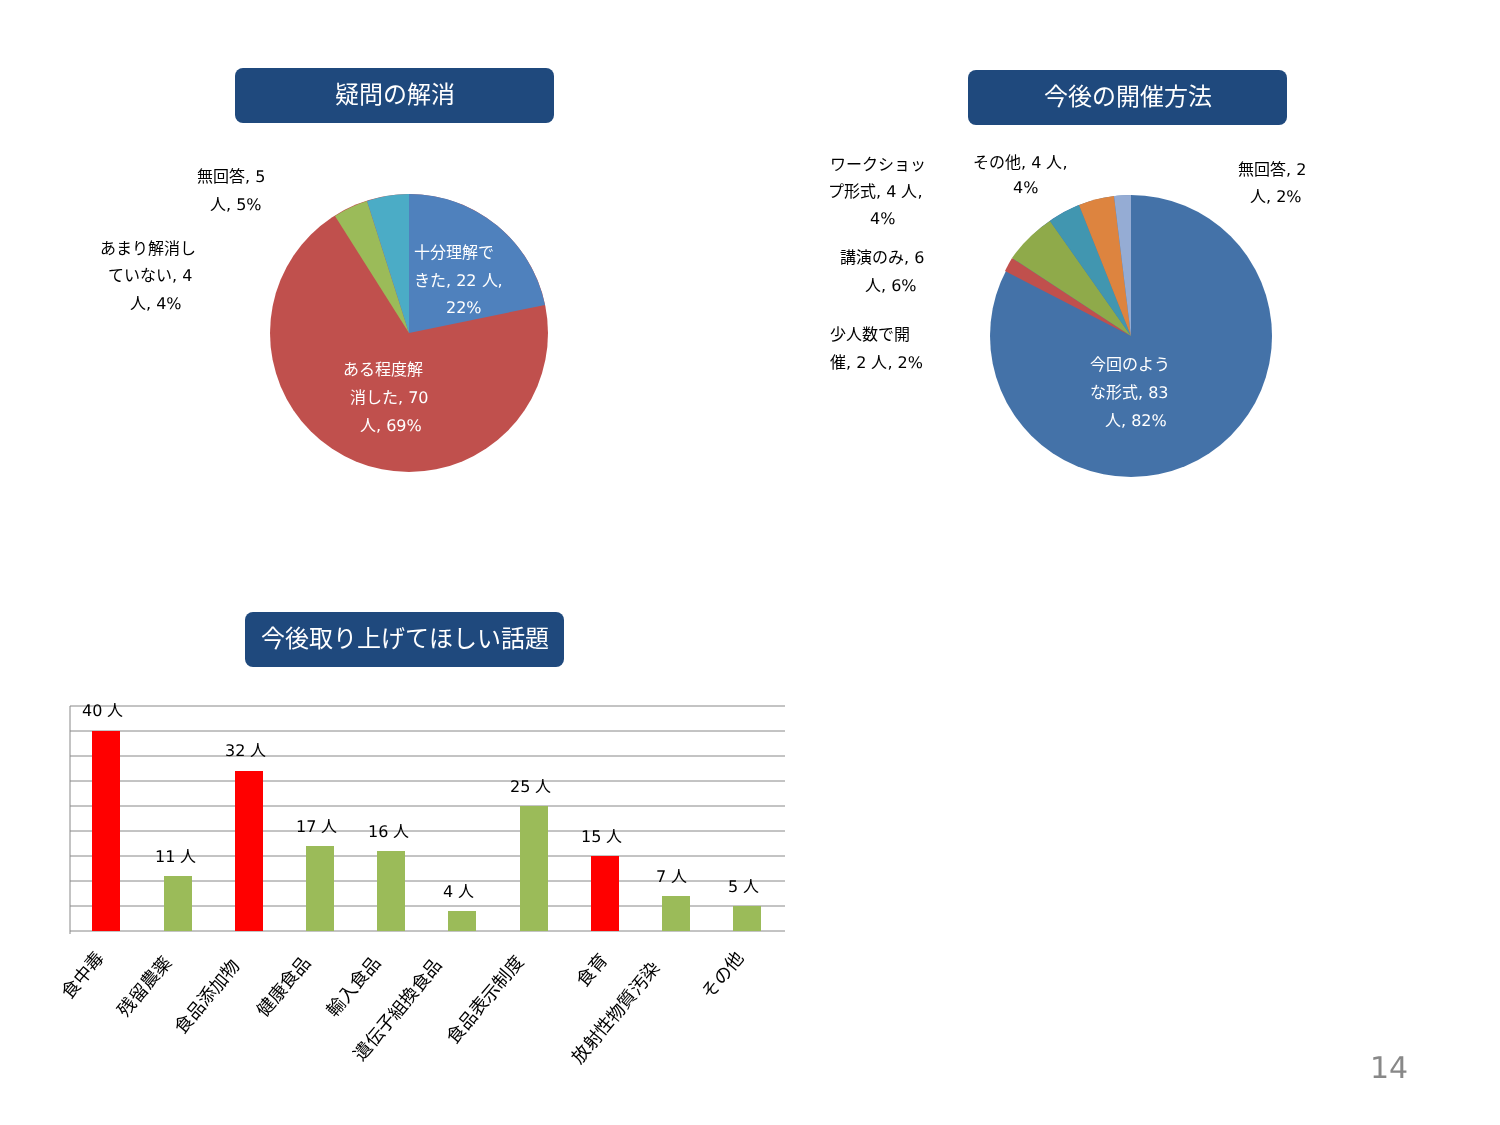疑問の解消 今後の開催方法
今後取り上げてほしい話題
十分理解で
きた, 22 人,
22%
ある程度解
消した, 70
人, 69%
無回答, 5
人, 5%
あまり解消し
ていない, 4
人, 4%
今回のよう
な形式, 83
人, 82%
ワークショッ
プ形式, 4 人,
4%
その他, 4 人,
4%
無回答, 2
人, 2%
講演のみ, 6
人, 6%
少人数で開
催, 2 人, 2%
40 人
11 人
32 人
17 人
16 人
4 人
25 人
15 人
7 人
5 人
食中毒
残留農薬
食品添加物
健康食品
輸入食品
遺伝子組換食品
食品表示制度
食育
放射性物質汚染
その他
14